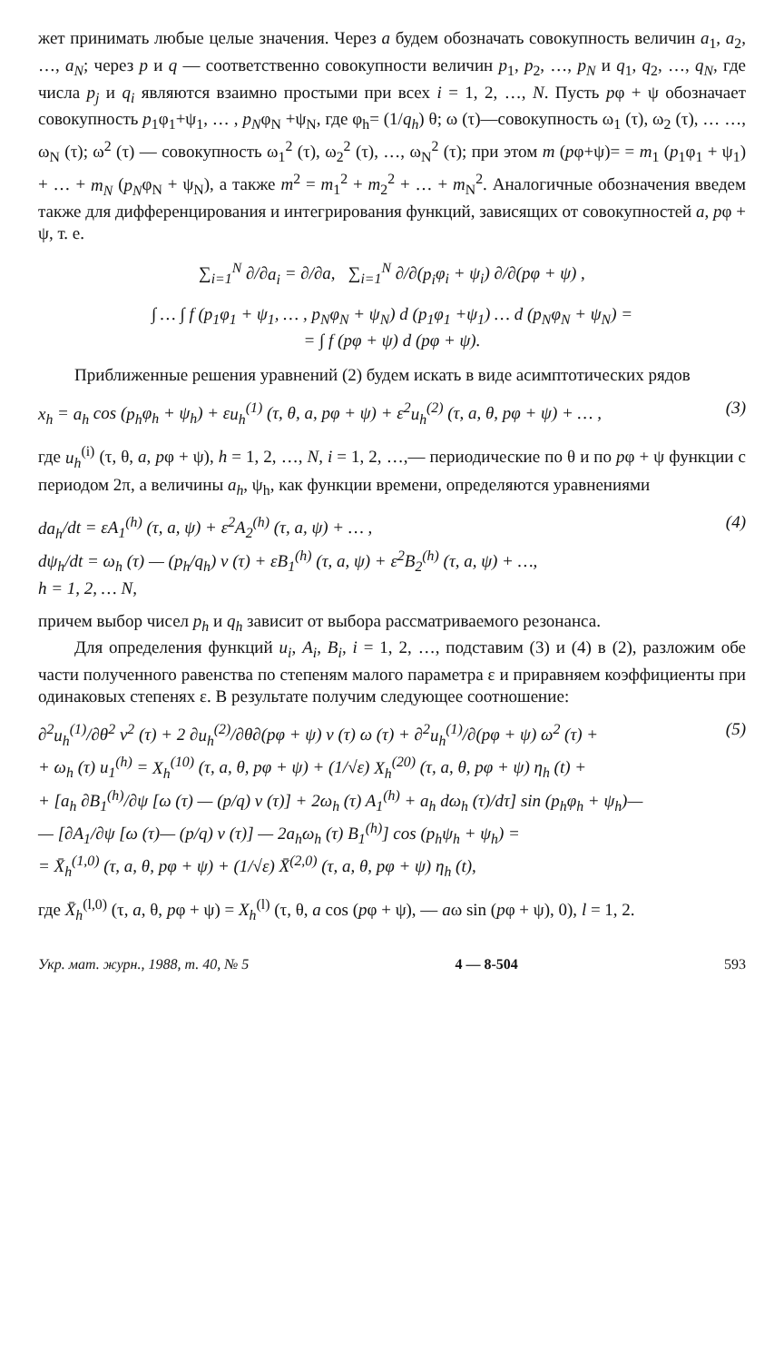жет принимать любые целые значения. Через a будем обозначать совокупность величин a<sub>1</sub>, a<sub>2</sub>, …, a<sub>N</sub>; через p и q — соответственно совокупности величин p<sub>1</sub>, p<sub>2</sub>, …, p<sub>N</sub> и q<sub>1</sub>, q<sub>2</sub>, …, q<sub>N</sub>, где числа p<sub>j</sub> и q<sub>i</sub> являются взаимно простыми при всех i = 1, 2, …, N. Пусть pφ + ψ обозначает совокупность p<sub>1</sub>φ<sub>1</sub>+ψ<sub>1</sub>, … , p<sub>N</sub>φ<sub>N</sub> +ψ<sub>N</sub>, где φ<sub>h</sub>= (1/q<sub>h</sub>) θ; ω (τ)—совокупность ω<sub>1</sub> (τ), ω<sub>2</sub> (τ), … …, ω<sub>N</sub> (τ); ω<sup>2</sup> (τ) — совокупность ω<sub>1</sub><sup>2</sup> (τ), ω<sub>2</sub><sup>2</sup> (τ), …, ω<sub>N</sub><sup>2</sup> (τ); при этом m (pφ+ψ)= = m<sub>1</sub> (p<sub>1</sub>φ<sub>1</sub> + ψ<sub>1</sub>) + … + m<sub>N</sub> (p<sub>N</sub>φ<sub>N</sub> + ψ<sub>N</sub>), а также m<sup>2</sup> = m<sub>1</sub><sup>2</sup> + m<sub>2</sub><sup>2</sup> + … + m<sub>N</sub><sup>2</sup>. Аналогичные обозначения введем также для дифференцирования и интегрирования функций, зависящих от совокупностей a, pφ + ψ, т. е.
∑<sub>i=1</sub><sup>N</sup> ∂/∂a<sub>i</sub> = ∂/∂a, ∑<sub>i=1</sub><sup>N</sup> ∂/∂(p<sub>i</sub>φ<sub>i</sub> + ψ<sub>i</sub>) ∂/∂(pφ + ψ) ,
∫ … ∫ f (p<sub>1</sub>φ<sub>1</sub> + ψ<sub>1</sub>, … , p<sub>N</sub>φ<sub>N</sub> + ψ<sub>N</sub>) d (p<sub>1</sub>φ<sub>1</sub> +ψ<sub>1</sub>) … d (p<sub>N</sub>φ<sub>N</sub> + ψ<sub>N</sub>) =
= ∫ f (pφ + ψ) d (pφ + ψ).
Приближенные решения уравнений (2) будем искать в виде асимптотических рядов
x<sub>h</sub> = a<sub>h</sub> cos (p<sub>h</sub>φ<sub>h</sub> + ψ<sub>h</sub>) + εu<sub>h</sub><sup>(1)</sup> (τ, θ, a, pφ + ψ) + ε<sup>2</sup>u<sub>h</sub><sup>(2)</sup> (τ, a, θ, pφ + ψ) + … , (3)
где u<sub>h</sub><sup>(i)</sup> (τ, θ, a, pφ + ψ), h = 1, 2, …, N, i = 1, 2, …,— периодические по θ и по pφ + ψ функции с периодом 2π, а величины a<sub>h</sub>, ψ<sub>h</sub>, как функции времени, определяются уравнениями
da<sub>h</sub>/dt = εA<sub>1</sub><sup>(h)</sup> (τ, a, ψ) + ε<sup>2</sup>A<sub>2</sub><sup>(h)</sup> (τ, a, ψ) + … ,
dψ<sub>h</sub>/dt = ω<sub>h</sub> (τ) — (p<sub>h</sub>/q<sub>h</sub>) ν (τ) + εB<sub>1</sub><sup>(h)</sup> (τ, a, ψ) + ε<sup>2</sup>B<sub>2</sub><sup>(h)</sup> (τ, a, ψ) + …,
h = 1, 2, … N, (4)
причем выбор чисел p<sub>h</sub> и q<sub>h</sub> зависит от выбора рассматриваемого резонанса.
Для определения функций u<sub>i</sub>, A<sub>i</sub>, B<sub>i</sub>, i = 1, 2, …, подставим (3) и (4) в (2), разложим обе части полученного равенства по степеням малого параметра ε и приравняем коэффициенты при одинаковых степенях ε. В результате получим следующее соотношение:
∂<sup>2</sup>u<sub>h</sub><sup>(1)</sup>/∂θ<sup>2</sup> ν<sup>2</sup> (τ) + 2 ∂u<sub>h</sub><sup>(2)</sup>/∂θ∂(pφ + ψ) ν (τ) ω (τ) + ∂<sup>2</sup>u<sub>h</sub><sup>(1)</sup>/∂(pφ + ψ) ω<sup>2</sup> (τ) +
+ ω<sub>h</sub> (τ) u<sub>1</sub><sup>(h)</sup> = X<sub>h</sub><sup>(10)</sup> (τ, a, θ, pφ + ψ) + (1/√ε) X<sub>h</sub><sup>(20)</sup> (τ, a, θ, pφ + ψ) η<sub>h</sub> (t) +
+ [a<sub>h</sub> ∂B<sub>1</sub><sup>(h)</sup>/∂ψ [ω (τ) — (p/q) ν (τ)] + 2ω<sub>h</sub> (τ) A<sub>1</sub><sup>(h)</sup> + a<sub>h</sub> dω<sub>h</sub> (τ)/dτ] sin (p<sub>h</sub>φ<sub>h</sub> + ψ<sub>h</sub>)—
— [∂A<sub>1</sub>/∂ψ [ω (τ)— (p/q) ν (τ)] — 2a<sub>h</sub>ω<sub>h</sub> (τ) B<sub>1</sub><sup>(h)</sup>] cos (p<sub>h</sub>ψ<sub>h</sub> + ψ<sub>h</sub>) =
= X̄<sub>h</sub><sup>(1,0)</sup> (τ, a, θ, pφ + ψ) + (1/√ε) X̄<sup>(2,0)</sup> (τ, a, θ, pφ + ψ) η<sub>h</sub> (t), (5)
где X̄<sub>h</sub><sup>(l,0)</sup> (τ, a, θ, pφ + ψ) = X<sub>h</sub><sup>(l)</sup> (τ, θ, a cos (pφ + ψ), — aω sin (pφ + ψ), 0), l = 1, 2.
Укр. мат. журн., 1988, т. 40, № 5 4 — 8-504 593